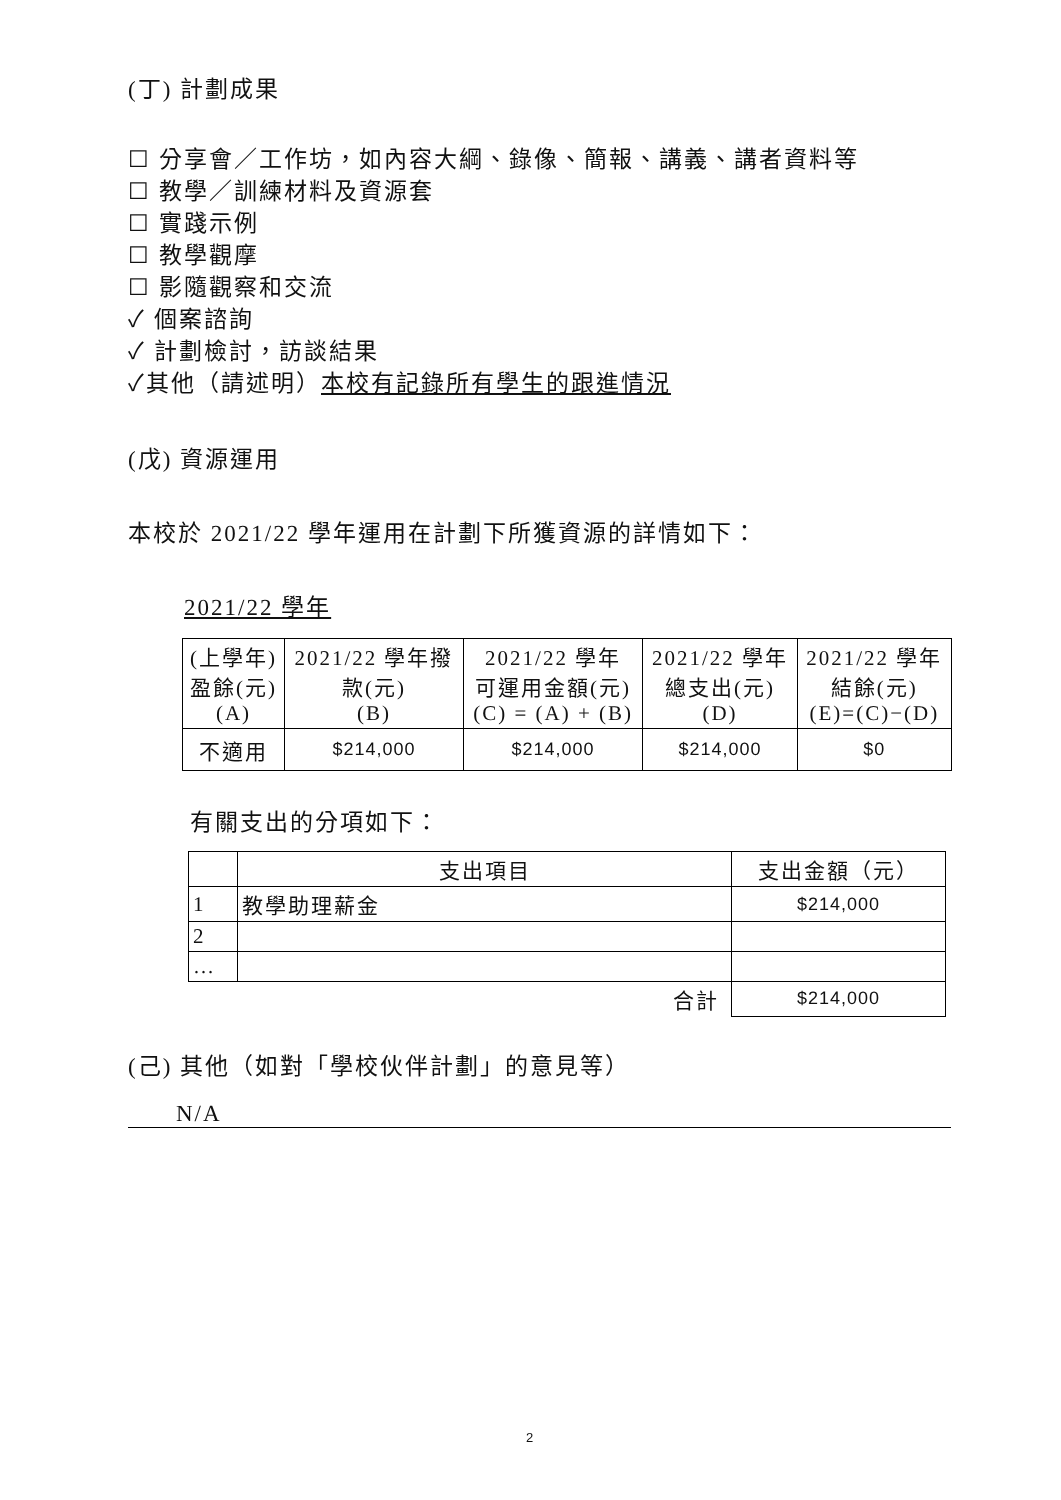(丁) 計劃成果
☐ 分享會／工作坊，如內容大綱、錄像、簡報、講義、講者資料等
☐ 教學／訓練材料及資源套
☐ 實踐示例
☐ 教學觀摩
☐ 影隨觀察和交流
✓ 個案諮詢
✓ 計劃檢討，訪談結果
✓其他（請述明）本校有記錄所有學生的跟進情況
(戊) 資源運用
本校於 2021/22 學年運用在計劃下所獲資源的詳情如下：
2021/22 學年
| (上學年) 盈餘(元) (A) | 2021/22 學年撥 款(元) (B) | 2021/22 學年 可運用金額(元) (C) = (A) + (B) | 2021/22 學年 總支出(元) (D) | 2021/22 學年 結餘(元) (E)=(C)−(D) |
| 不適用 | $214,000 | $214,000 | $214,000 | $0 |
有關支出的分項如下：
| | 支出項目 | 支出金額（元） |
| 1 | 教學助理薪金 | $214,000 |
| 2 | | |
| … | | |
| 合計 | | $214,000 |
(己) 其他（如對「學校伙伴計劃」的意見等）
N/A
2